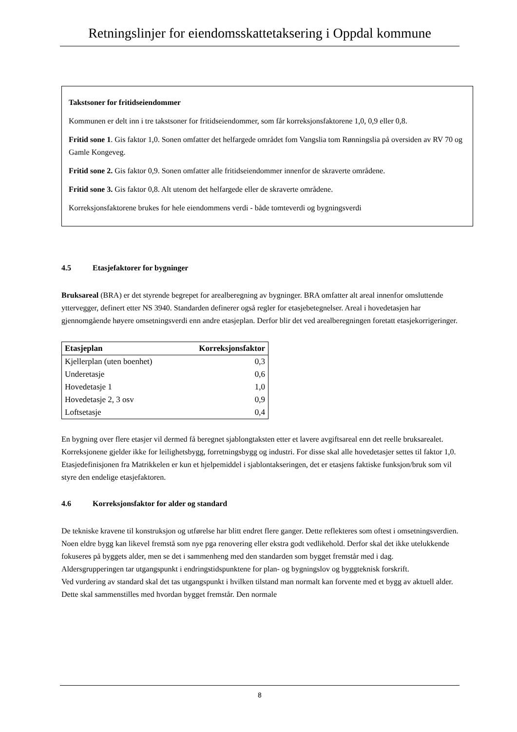Retningslinjer for eiendomsskattetaksering i Oppdal kommune
Takstsoner for fritidseiendommer
Kommunen er delt inn i tre takstsoner for fritidseiendommer, som får korreksjonsfaktorene 1,0, 0,9 eller 0,8.
Fritid sone 1. Gis faktor 1,0. Sonen omfatter det helfargede området fom Vangslia tom Rønningslia på oversiden av RV 70 og Gamle Kongeveg.
Fritid sone 2. Gis faktor 0,9. Sonen omfatter alle fritidseiendommer innenfor de skraverte områdene.
Fritid sone 3. Gis faktor 0,8. Alt utenom det helfargede eller de skraverte områdene.
Korreksjonsfaktorene brukes for hele eiendommens verdi - både tomteverdi og bygningsverdi
4.5 Etasjefaktorer for bygninger
Bruksareal (BRA) er det styrende begrepet for arealberegning av bygninger. BRA omfatter alt areal innenfor omsluttende yttervegger, definert etter NS 3940. Standarden definerer også regler for etasjebetegnelser. Areal i hovedetasjen har gjennomgående høyere omsetningsverdi enn andre etasjeplan. Derfor blir det ved arealberegningen foretatt etasjekorrigeringer.
| Etasjeplan | Korreksjonsfaktor |
| --- | --- |
| Kjellerplan (uten boenhet) | 0,3 |
| Underetasje | 0,6 |
| Hovedetasje 1 | 1,0 |
| Hovedetasje 2, 3 osv | 0,9 |
| Loftsetasje | 0,4 |
En bygning over flere etasjer vil dermed få beregnet sjablongtaksten etter et lavere avgiftsareal enn det reelle bruksarealet.
Korreksjonene gjelder ikke for leilighetsbygg, forretningsbygg og industri. For disse skal alle hovedetasjer settes til faktor 1,0.
Etasjedefinisjonen fra Matrikkelen er kun et hjelpemiddel i sjablontakseringen, det er etasjens faktiske funksjon/bruk som vil styre den endelige etasjefaktoren.
4.6 Korreksjonsfaktor for alder og standard
De tekniske kravene til konstruksjon og utførelse har blitt endret flere ganger. Dette reflekteres som oftest i omsetningsverdien. Noen eldre bygg kan likevel fremstå som nye pga renovering eller ekstra godt vedlikehold. Derfor skal det ikke utelukkende fokuseres på byggets alder, men se det i sammenheng med den standarden som bygget fremstår med i dag.
Aldersgrupperingen tar utgangspunkt i endringstidspunktene for plan- og bygningslov og byggteknisk forskrift.
Ved vurdering av standard skal det tas utgangspunkt i hvilken tilstand man normalt kan forvente med et bygg av aktuell alder. Dette skal sammenstilles med hvordan bygget fremstår. Den normale
8